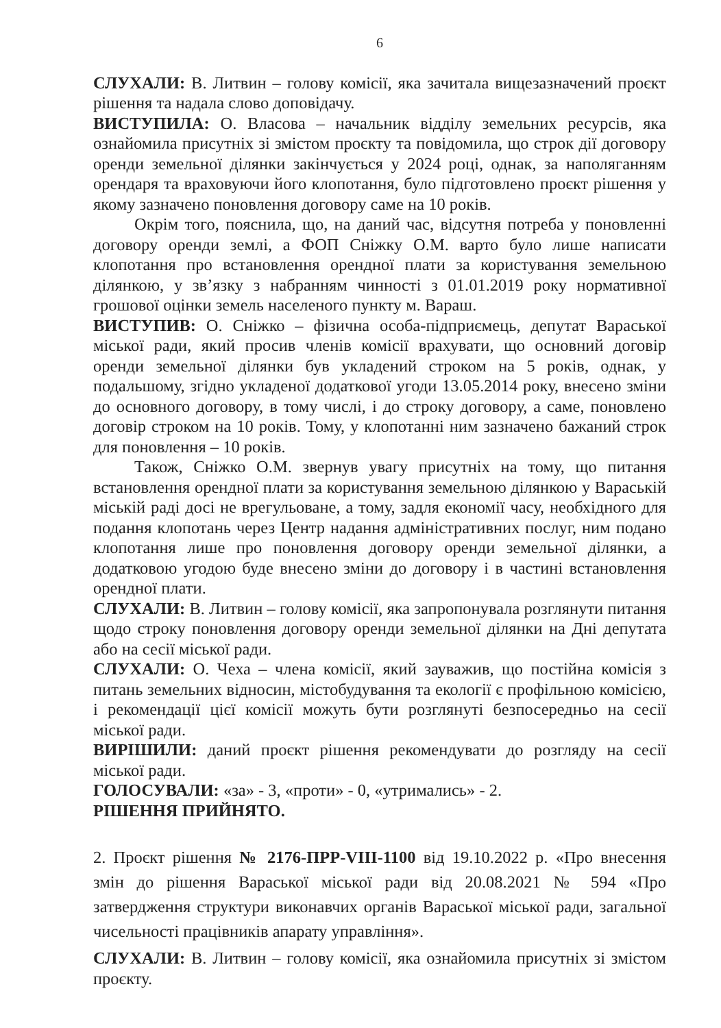6
СЛУХАЛИ: В. Литвин – голову комісії, яка зачитала вищезазначений проєкт рішення та надала слово доповідачу.
ВИСТУПИЛА: О. Власова – начальник відділу земельних ресурсів, яка ознайомила присутніх зі змістом проєкту та повідомила, що строк дії договору оренди земельної ділянки закінчується у 2024 році, однак, за наполяганням орендаря та враховуючи його клопотання, було підготовлено проєкт рішення у якому зазначено поновлення договору саме на 10 років.
Окрім того, пояснила, що, на даний час, відсутня потреба у поновленні договору оренди землі, а ФОП Сніжку О.М. варто було лише написати клопотання про встановлення орендної плати за користування земельною ділянкою, у зв’язку з набранням чинності з 01.01.2019 року нормативної грошової оцінки земель населеного пункту м. Вараш.
ВИСТУПИВ: О. Сніжко – фізична особа-підприємець, депутат Вараської міської ради, який просив членів комісії врахувати, що основний договір оренди земельної ділянки був укладений строком на 5 років, однак, у подальшому, згідно укладеної додаткової угоди 13.05.2014 року, внесено зміни до основного договору, в тому числі, і до строку договору, а саме, поновлено договір строком на 10 років. Тому, у клопотанні ним зазначено бажаний строк для поновлення – 10 років.
Також, Сніжко О.М. звернув увагу присутніх на тому, що питання встановлення орендної плати за користування земельною ділянкою у Вараській міській раді досі не врегульоване, а тому, задля економії часу, необхідного для подання клопотань через Центр надання адміністративних послуг, ним подано клопотання лише про поновлення договору оренди земельної ділянки, а додатковою угодою буде внесено зміни до договору і в частині встановлення орендної плати.
СЛУХАЛИ: В. Литвин – голову комісії, яка запропонувала розглянути питання щодо строку поновлення договору оренди земельної ділянки на Дні депутата або на сесії міської ради.
СЛУХАЛИ: О. Чеха – члена комісії, який зауважив, що постійна комісія з питань земельних відносин, містобудування та екології є профільною комісією, і рекомендації цієї комісії можуть бути розглянуті безпосередньо на сесії міської ради.
ВИРІШИЛИ: даний проєкт рішення рекомендувати до розгляду на сесії міської ради.
ГОЛОСУВАЛИ: «за» - 3, «проти» - 0, «утримались» - 2.
РІШЕННЯ ПРИЙНЯТО.
2. Проєкт рішення № 2176-ПРР-VIII-1100 від 19.10.2022 р. «Про внесення змін до рішення Вараської міської ради від 20.08.2021 № 594 «Про затвердження структури виконавчих органів Вараської міської ради, загальної чисельності працівників апарату управління».
СЛУХАЛИ: В. Литвин – голову комісії, яка ознайомила присутніх зі змістом проєкту.